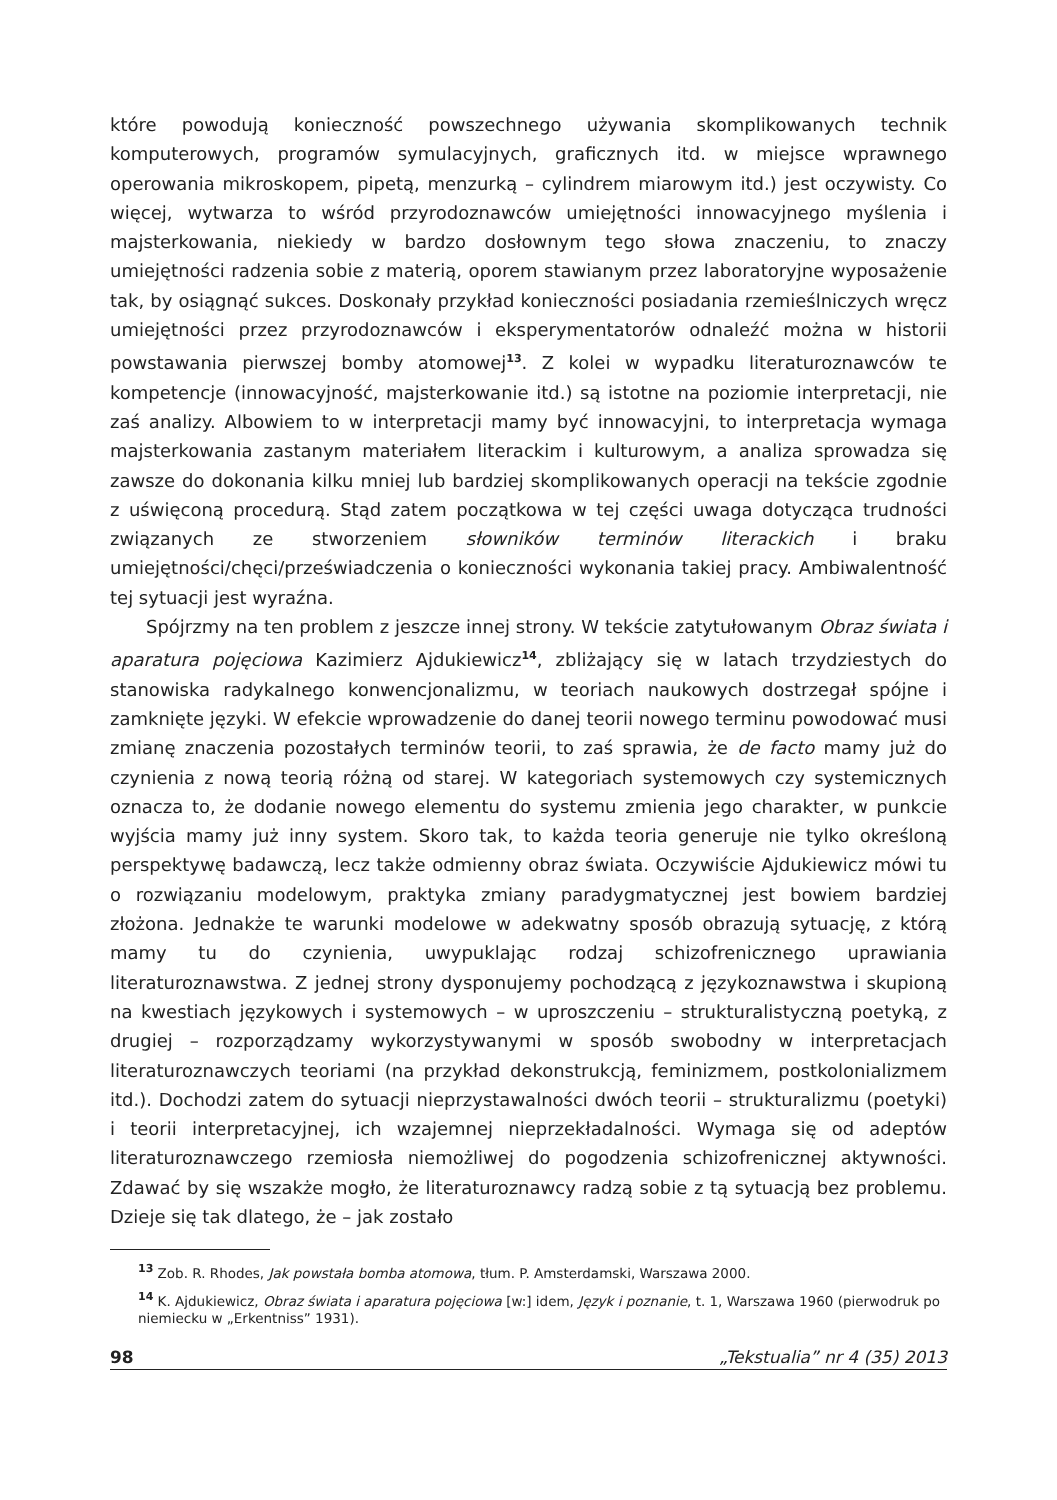które powodują konieczność powszechnego używania skomplikowanych technik komputerowych, programów symulacyjnych, graficznych itd. w miejsce wprawnego operowania mikroskopem, pipetą, menzurką – cylindrem miarowym itd.) jest oczywisty. Co więcej, wytwarza to wśród przyrodoznawców umiejętności innowacyjnego myślenia i majsterkowania, niekiedy w bardzo dosłownym tego słowa znaczeniu, to znaczy umiejętności radzenia sobie z materią, oporem stawianym przez laboratoryjne wyposażenie tak, by osiągnąć sukces. Doskonały przykład konieczności posiadania rzemieślniczych wręcz umiejętności przez przyrodoznawców i eksperymentatorów odnaleźć można w historii powstawania pierwszej bomby atomowej<sup>13</sup>. Z kolei w wypadku literaturoznawców te kompetencje (innowacyjność, majsterkowanie itd.) są istotne na poziomie interpretacji, nie zaś analizy. Albowiem to w interpretacji mamy być innowacyjni, to interpretacja wymaga majsterkowania zastanym materiałem literackim i kulturowym, a analiza sprowadza się zawsze do dokonania kilku mniej lub bardziej skomplikowanych operacji na tekście zgodnie z uświęconą procedurą. Stąd zatem początkowa w tej części uwaga dotycząca trudności związanych ze stworzeniem słowników terminów literackich i braku umiejętności/chęci/przeświadczenia o konieczności wykonania takiej pracy. Ambiwalentność tej sytuacji jest wyraźna.
Spójrzmy na ten problem z jeszcze innej strony. W tekście zatytułowanym Obraz świata i aparatura pojęciowa Kazimierz Ajdukiewicz<sup>14</sup>, zbliżający się w latach trzydziestych do stanowiska radykalnego konwencjonalizmu, w teoriach naukowych dostrzegał spójne i zamknięte języki. W efekcie wprowadzenie do danej teorii nowego terminu powodować musi zmianę znaczenia pozostałych terminów teorii, to zaś sprawia, że de facto mamy już do czynienia z nową teorią różną od starej. W kategoriach systemowych czy systemicznych oznacza to, że dodanie nowego elementu do systemu zmienia jego charakter, w punkcie wyjścia mamy już inny system. Skoro tak, to każda teoria generuje nie tylko określoną perspektywę badawczą, lecz także odmienny obraz świata. Oczywiście Ajdukiewicz mówi tu o rozwiązaniu modelowym, praktyka zmiany paradygmatycznej jest bowiem bardziej złożona. Jednakże te warunki modelowe w adekwatny sposób obrazują sytuację, z którą mamy tu do czynienia, uwypuklając rodzaj schizofrenicznego uprawiania literaturoznawstwa. Z jednej strony dysponujemy pochodzącą z językoznawstwa i skupioną na kwestiach językowych i systemowych – w uproszczeniu – strukturalistyczną poetyką, z drugiej – rozporządzamy wykorzystywanymi w sposób swobodny w interpretacjach literaturoznawczych teoriami (na przykład dekonstrukcją, feminizmem, postkolonializmem itd.). Dochodzi zatem do sytuacji nieprzystawalności dwóch teorii – strukturalizmu (poetyki) i teorii interpretacyjnej, ich wzajemnej nieprzekładalności. Wymaga się od adeptów literaturoznawczego rzemiosła niemożliwej do pogodzenia schizofrenicznej aktywności. Zdawać by się wszakże mogło, że literaturoznawcy radzą sobie z tą sytuacją bez problemu. Dzieje się tak dlatego, że – jak zostało
<sup>13</sup> Zob. R. Rhodes, Jak powstała bomba atomowa, tłum. P. Amsterdamski, Warszawa 2000.
<sup>14</sup> K. Ajdukiewicz, Obraz świata i aparatura pojęciowa [w:] idem, Język i poznanie, t. 1, Warszawa 1960 (pierwodruk po niemiecku w „Erkentniss” 1931).
98 „Tekstualia” nr 4 (35) 2013